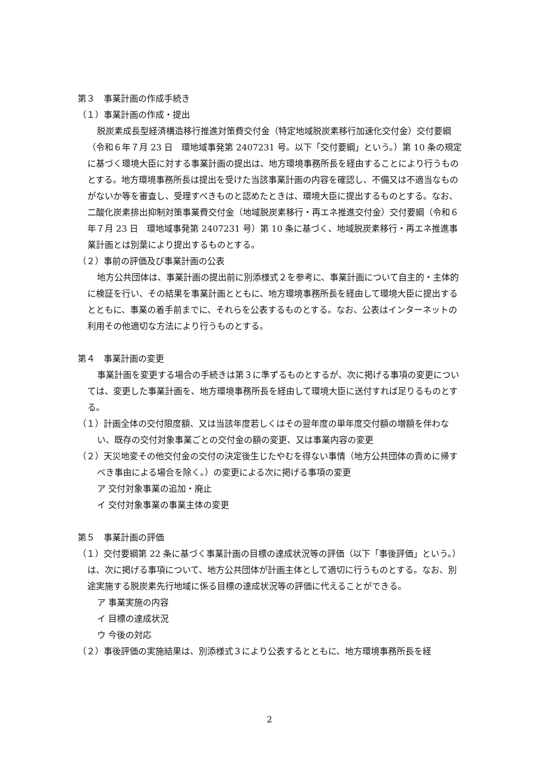第３　事業計画の作成手続き
（１）事業計画の作成・提出
脱炭素成長型経済構造移行推進対策費交付金（特定地域脱炭素移行加速化交付金）交付要綱（令和６年７月 23 日　環地域事発第 2407231 号。以下「交付要綱」という。）第 10 条の規定に基づく環境大臣に対する事業計画の提出は、地方環境事務所長を経由することにより行うものとする。地方環境事務所長は提出を受けた当該事業計画の内容を確認し、不備又は不適当なものがないか等を審査し、受理すべきものと認めたときは、環境大臣に提出するものとする。なお、二酸化炭素排出抑制対策事業費交付金（地域脱炭素移行・再エネ推進交付金）交付要綱（令和６年７月 23 日　環地域事発第 2407231 号）第 10 条に基づく、地域脱炭素移行・再エネ推進事業計画とは別葉により提出するものとする。
（２）事前の評価及び事業計画の公表
地方公共団体は、事業計画の提出前に別添様式２を参考に、事業計画について自主的・主体的に検証を行い、その結果を事業計画とともに、地方環境事務所長を経由して環境大臣に提出するとともに、事業の着手前までに、それらを公表するものとする。なお、公表はインターネットの利用その他適切な方法により行うものとする。
第４　事業計画の変更
事業計画を変更する場合の手続きは第３に準ずるものとするが、次に掲げる事項の変更については、変更した事業計画を、地方環境事務所長を経由して環境大臣に送付すれば足りるものとする。
（１）計画全体の交付限度額、又は当該年度若しくはその翌年度の単年度交付額の増額を伴わない、既存の交付対象事業ごとの交付金の額の変更、又は事業内容の変更
（２）天災地変その他交付金の交付の決定後生じたやむを得ない事情（地方公共団体の責めに帰すべき事由による場合を除く。）の変更による次に掲げる事項の変更
ア 交付対象事業の追加・廃止
イ 交付対象事業の事業主体の変更
第５　事業計画の評価
（１）交付要綱第 22 条に基づく事業計画の目標の達成状況等の評価（以下「事後評価」という。）は、次に掲げる事項について、地方公共団体が計画主体として適切に行うものとする。なお、別途実施する脱炭素先行地域に係る目標の達成状況等の評価に代えることができる。
ア 事業実施の内容
イ 目標の達成状況
ウ 今後の対応
（２）事後評価の実施結果は、別添様式３により公表するとともに、地方環境事務所長を経
2